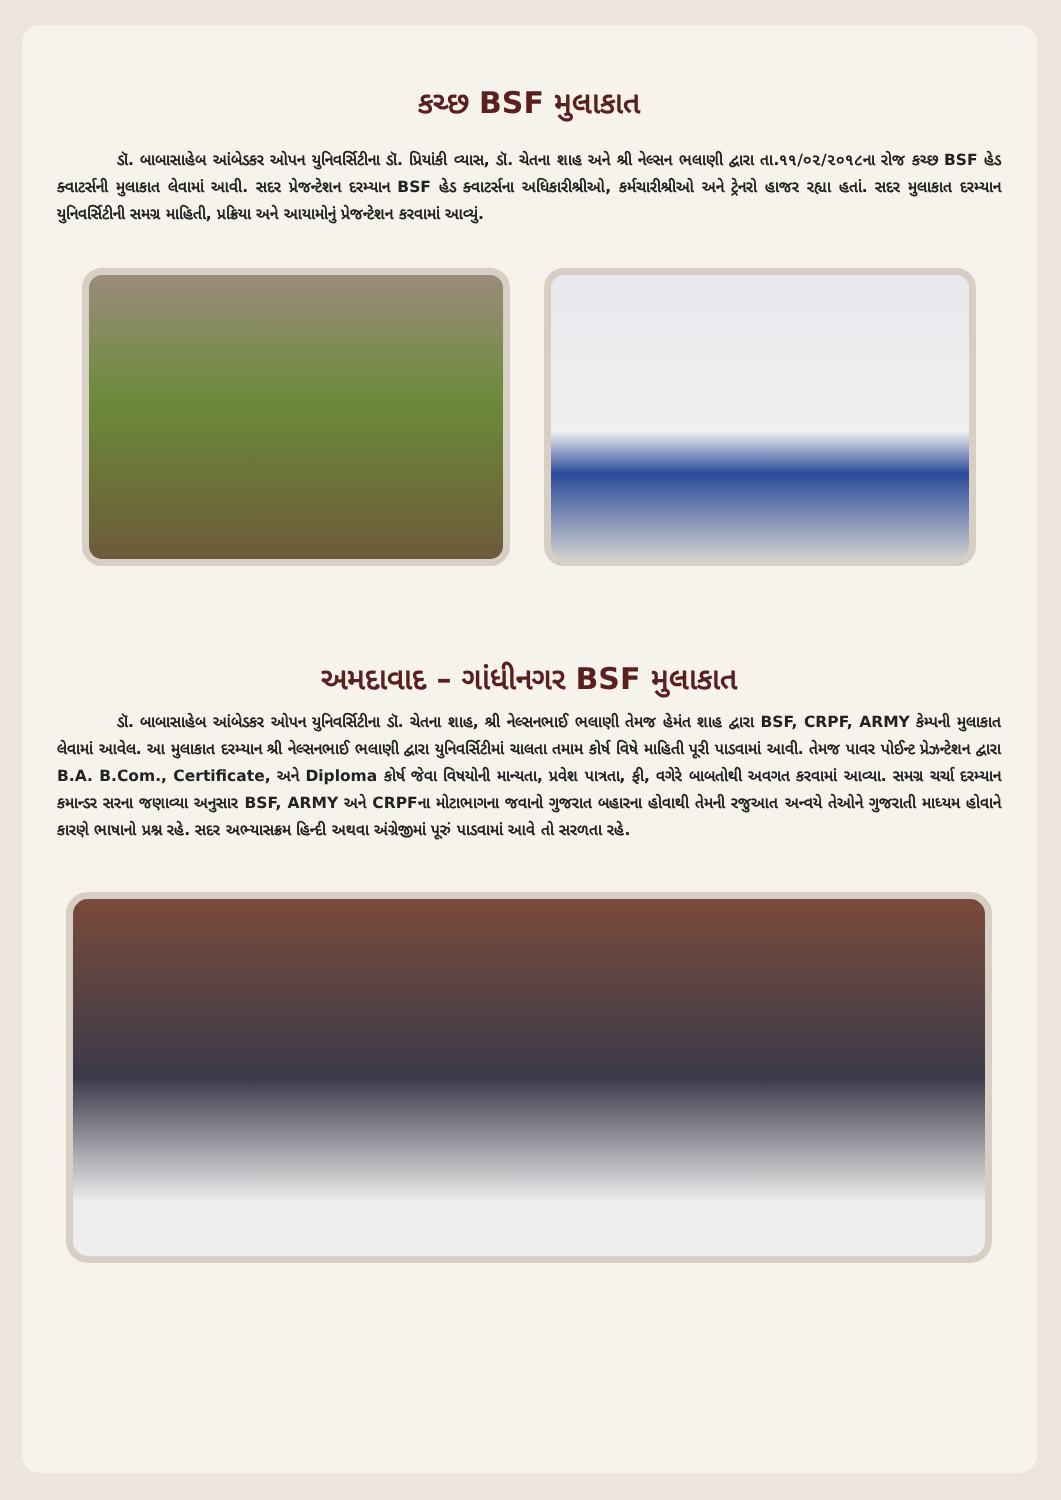કચ્છ BSF મુલાકાત
ડૉ. બાબાસાહેબ આંબેડકર ઓપન યુનિવર્સિટીના ડૉ. પ્રિયાંકી વ્યાસ, ડૉ. ચેતના શાહ અને શ્રી નેલ્સન ભલાણી દ્વારા તા.૧૧/૦૨/૨૦૧૮ના રોજ કચ્છ BSF હેડ ક્વાટર્સની મુલાકાત લેવામાં આવી. સદર પ્રેજન્ટેશન દરમ્યાન BSF હેડ ક્વાટર્સના અધિકારીશ્રીઓ, કર્મચારીશ્રીઓ અને ટ્રેનરો હાજર રહ્યા હતાં. સદર મુલાકાત દરમ્યાન યુનિવર્સિટીની સમગ્ર માહિતી, પ્રક્રિયા અને આયામોનું પ્રેજન્ટેશન કરવામાં આવ્યું.
અમદાવાદ – ગાંધીનગર BSF મુલાકાત
ડૉ. બાબાસાહેબ આંબેડકર ઓપન યુનિવર્સિટીના ડૉ. ચેતના શાહ, શ્રી નેલ્સનભાઈ ભલાણી તેમજ હેમંત શાહ દ્વારા BSF, CRPF, ARMY કેમ્પની મુલાકાત લેવામાં આવેલ. આ મુલાકાત દરમ્યાન શ્રી નેલ્સનભાઈ ભલાણી દ્વારા યુનિવર્સિટીમાં ચાલતા તમામ કોર્ષ વિષે માહિતી પૂરી પાડવામાં આવી. તેમજ પાવર પોઈન્ટ પ્રેઝન્ટેશન દ્વારા B.A. B.Com., Certificate, અને Diploma કોર્ષ જેવા વિષયોની માન્યતા, પ્રવેશ પાત્રતા, ફી, વગેરે બાબતોથી અવગત કરવામાં આવ્યા. સમગ્ર ચર્ચા દરમ્યાન કમાન્ડર સરના જણાવ્યા અનુસાર BSF, ARMY અને CRPFના મોટાભાગના જવાનો ગુજરાત બહારના હોવાથી તેમની રજુઆત અન્વયે તેઓને ગુજરાતી માધ્યમ હોવાને કારણે ભાષાનો પ્રશ્ન રહે. સદર અભ્યાસક્રમ હિન્દી અથવા અંગ્રેજીમાં પૂરું પાડવામાં આવે તો સરળતા રહે.